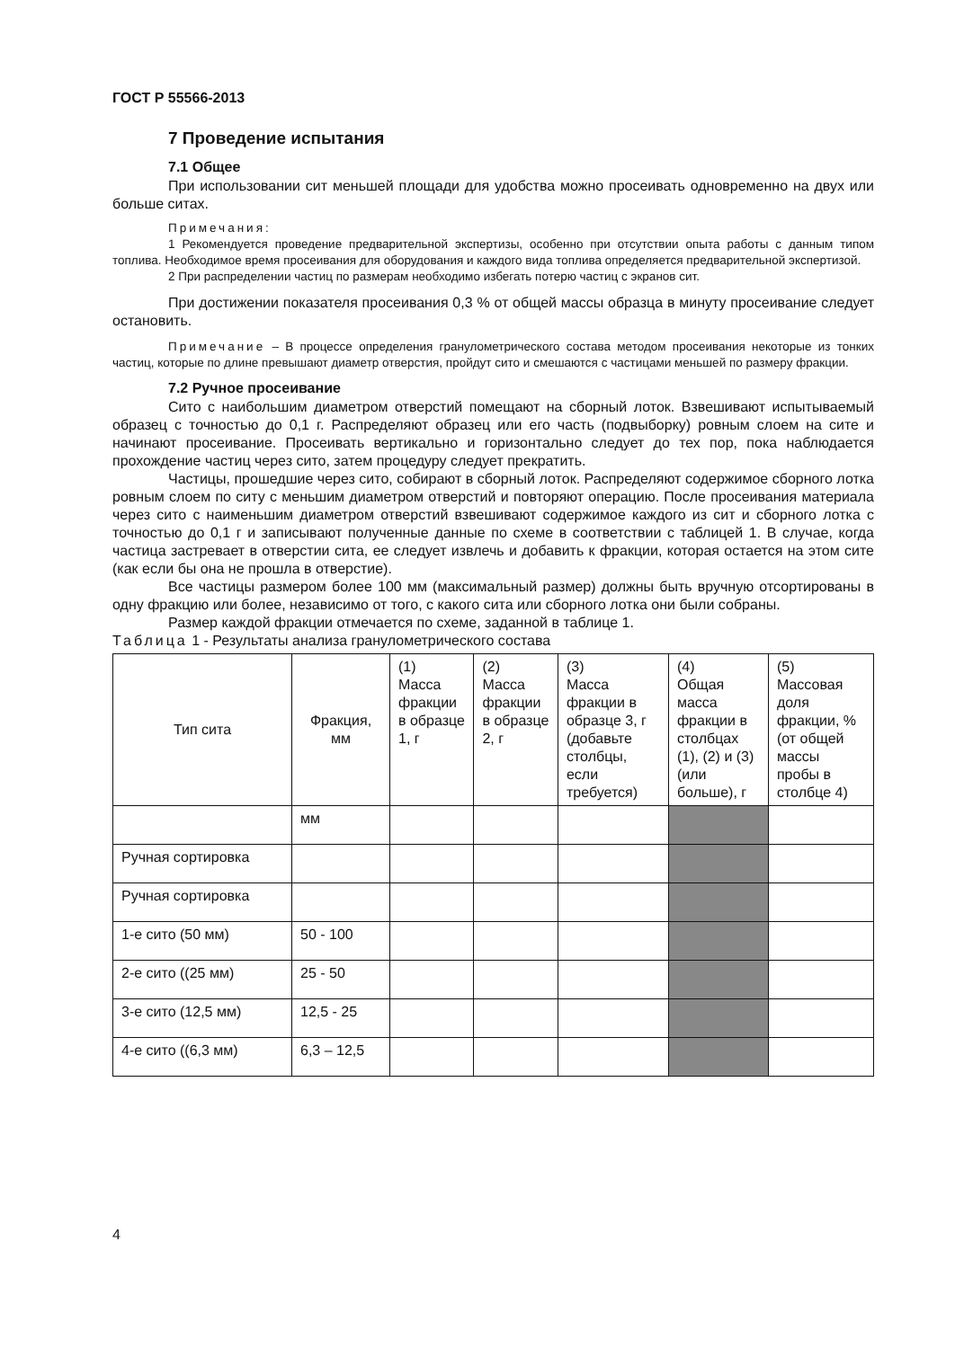ГОСТ Р 55566-2013
7 Проведение испытания
7.1 Общее
При использовании сит меньшей площади для удобства можно просеивать одновременно на двух или больше ситах.
Примечания:
1 Рекомендуется проведение предварительной экспертизы, особенно при отсутствии опыта работы с данным типом топлива. Необходимое время просеивания для оборудования и каждого вида топлива определяется предварительной экспертизой.
2 При распределении частиц по размерам необходимо избегать потерю частиц с экранов сит.
При достижении показателя просеивания 0,3 % от общей массы образца в минуту просеивание следует остановить.
Примечание – В процессе определения гранулометрического состава методом просеивания некоторые из тонких частиц, которые по длине превышают диаметр отверстия, пройдут сито и смешаются с частицами меньшей по размеру фракции.
7.2 Ручное просеивание
Сито с наибольшим диаметром отверстий помещают на сборный лоток. Взвешивают испытываемый образец с точностью до 0,1 г. Распределяют образец или его часть (подвыборку) ровным слоем на сите и начинают просеивание. Просеивать вертикально и горизонтально следует до тех пор, пока наблюдается прохождение частиц через сито, затем процедуру следует прекратить.
Частицы, прошедшие через сито, собирают в сборный лоток. Распределяют содержимое сборного лотка ровным слоем по ситу с меньшим диаметром отверстий и повторяют операцию. После просеивания материала через сито с наименьшим диаметром отверстий взвешивают содержимое каждого из сит и сборного лотка с точностью до 0,1 г и записывают полученные данные по схеме в соответствии с таблицей 1. В случае, когда частица застревает в отверстии сита, ее следует извлечь и добавить к фракции, которая остается на этом сите (как если бы она не прошла в отверстие).
Все частицы размером более 100 мм (максимальный размер) должны быть вручную отсортированы в одну фракцию или более, независимо от того, с какого сита или сборного лотка они были собраны.
Размер каждой фракции отмечается по схеме, заданной в таблице 1.
Таблица 1 - Результаты анализа гранулометрического состава
| Тип сита | Фракция, мм | (1) Масса фракции в образце 1, г | (2) Масса фракции в образце 2, г | (3) Масса фракции в образце 3, г (добавьте столбцы, если требуется) | (4) Общая масса фракции в столбцах (1), (2) и (3) (или больше), г | (5) Массовая доля фракции, % (от общей массы пробы в столбце 4) |
| --- | --- | --- | --- | --- | --- | --- |
| | мм | | | | | |
| Ручная сортировка | | | | | | |
| Ручная сортировка | | | | | | |
| 1-е сито (50 мм) | 50 - 100 | | | | | |
| 2-е сито ((25 мм) | 25 - 50 | | | | | |
| 3-е сито (12,5 мм) | 12,5 - 25 | | | | | |
| 4-е сито ((6,3 мм) | 6,3 – 12,5 | | | | | |
4